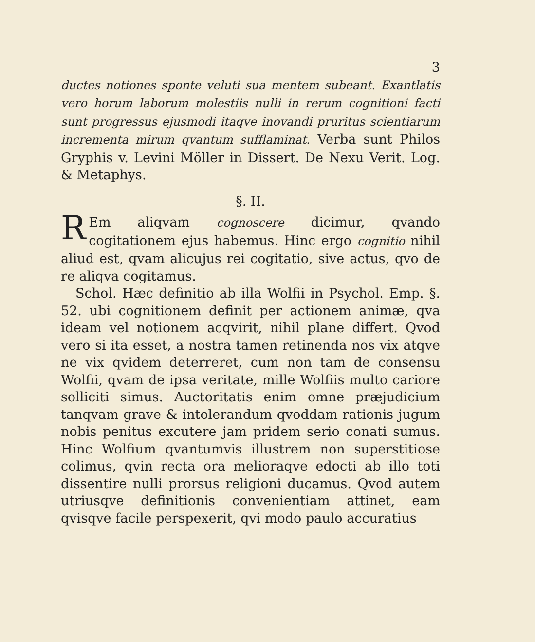3
ductes notiones sponte veluti sua mentem subeant. Exantlatis vero horum laborum molestiis nulli in rerum cognitioni facti sunt progressus ejusmodi itaqve inovandi pruritus scientiarum incrementa mirum qvantum sufflaminat. Verba sunt Philos Gryphis v. Levini Möller in Dissert. De Nexu Verit. Log. & Metaphys.
§. II.
REm aliqvam cognoscere dicimur, qvando cogitationem ejus habemus. Hinc ergo cognitio nihil aliud est, qvam alicujus rei cogitatio, sive actus, qvo de re aliqva cogitamus.
Schol. Hæc definitio ab illa Wolfii in Psychol. Emp. §. 52. ubi cognitionem definit per actionem animæ, qva ideam vel notionem acqvirit, nihil plane differt. Qvod vero si ita esset, a nostra tamen retinenda nos vix atqve ne vix qvidem deterreret, cum non tam de consensu Wolfii, qvam de ipsa veritate, mille Wolfiis multo cariore solliciti simus. Auctoritatis enim omne præjudicium tanqvam grave & intolerandum qvoddam rationis jugum nobis penitus excutere jam pridem serio conati sumus. Hinc Wolfium qvantumvis illustrem non superstitiose colimus, qvin recta ora melioraqve edocti ab illo toti dissentire nulli prorsus religioni ducamus. Qvod autem utriusqve definitionis convenientiam attinet, eam qvisqve facile perspexerit, qvi modo paulo accuratius